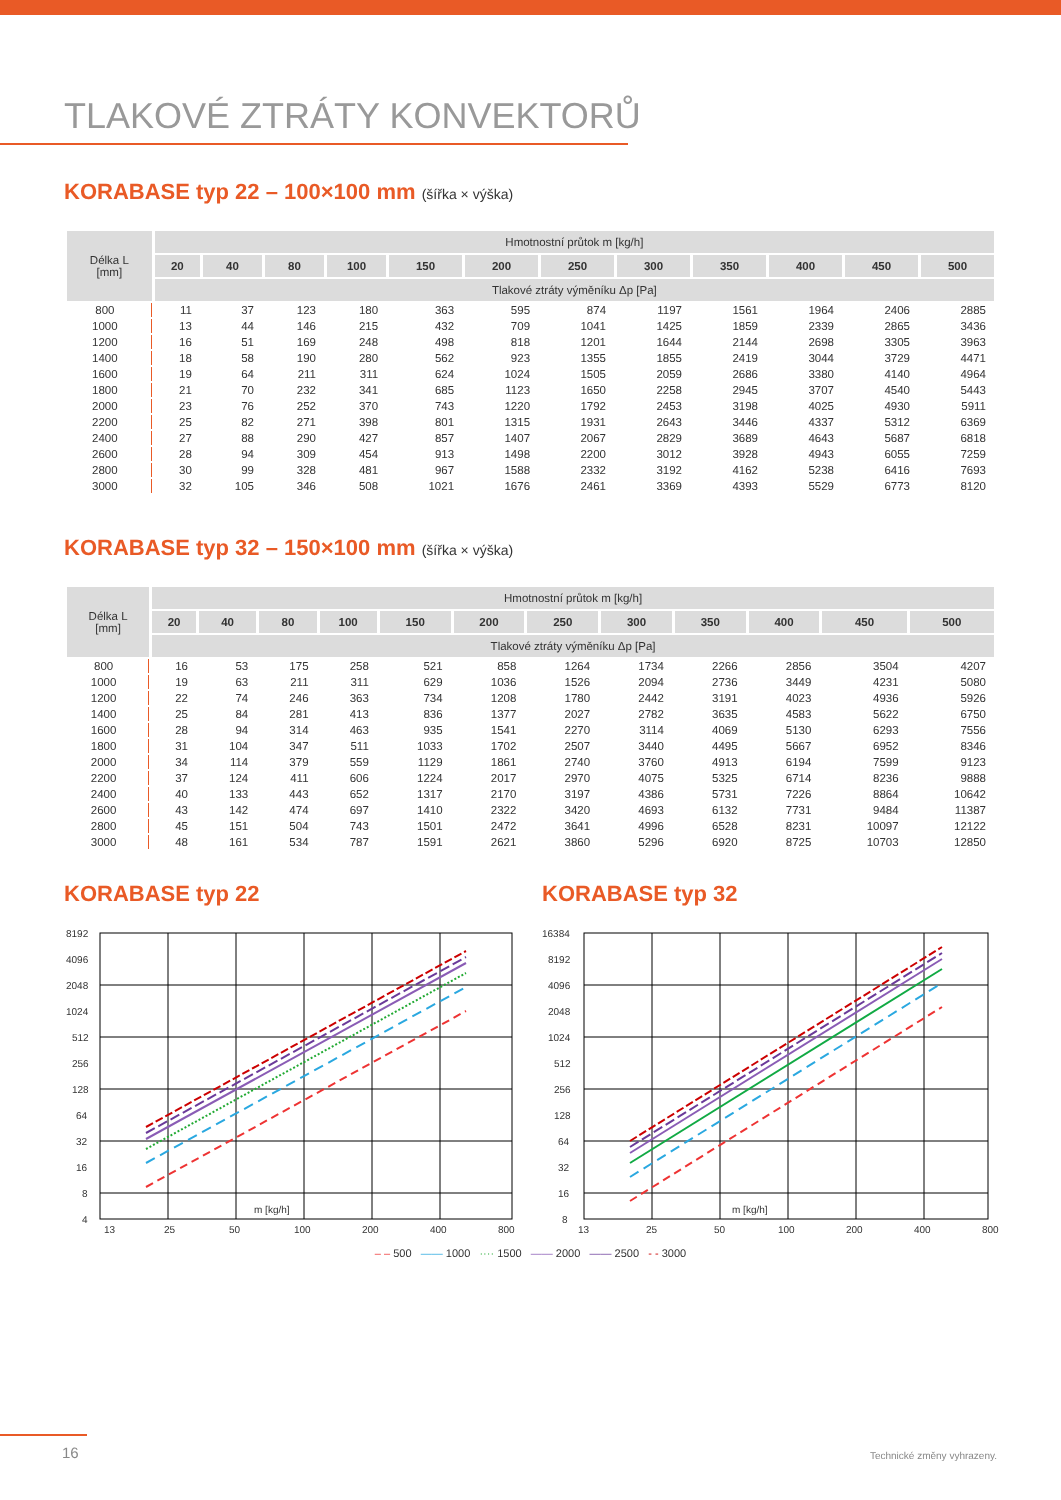TLAKOVÉ ZTRÁTY KONVEKTORŮ
KORABASE typ 22 – 100×100 mm (šířka × výška)
| Délka L [mm] | Hmotnostní průtok m [kg/h] | | | | | | | | | | | |
| --- | --- | --- | --- | --- | --- | --- | --- | --- | --- | --- | --- | --- |
| | 20 | 40 | 80 | 100 | 150 | 200 | 250 | 300 | 350 | 400 | 450 | 500 |
| | Tlakové ztráty výměníku Δp [Pa] | | | | | | | | | | | |
| 800 | 11 | 37 | 123 | 180 | 363 | 595 | 874 | 1197 | 1561 | 1964 | 2406 | 2885 |
| 1000 | 13 | 44 | 146 | 215 | 432 | 709 | 1041 | 1425 | 1859 | 2339 | 2865 | 3436 |
| 1200 | 16 | 51 | 169 | 248 | 498 | 818 | 1201 | 1644 | 2144 | 2698 | 3305 | 3963 |
| 1400 | 18 | 58 | 190 | 280 | 562 | 923 | 1355 | 1855 | 2419 | 3044 | 3729 | 4471 |
| 1600 | 19 | 64 | 211 | 311 | 624 | 1024 | 1505 | 2059 | 2686 | 3380 | 4140 | 4964 |
| 1800 | 21 | 70 | 232 | 341 | 685 | 1123 | 1650 | 2258 | 2945 | 3707 | 4540 | 5443 |
| 2000 | 23 | 76 | 252 | 370 | 743 | 1220 | 1792 | 2453 | 3198 | 4025 | 4930 | 5911 |
| 2200 | 25 | 82 | 271 | 398 | 801 | 1315 | 1931 | 2643 | 3446 | 4337 | 5312 | 6369 |
| 2400 | 27 | 88 | 290 | 427 | 857 | 1407 | 2067 | 2829 | 3689 | 4643 | 5687 | 6818 |
| 2600 | 28 | 94 | 309 | 454 | 913 | 1498 | 2200 | 3012 | 3928 | 4943 | 6055 | 7259 |
| 2800 | 30 | 99 | 328 | 481 | 967 | 1588 | 2332 | 3192 | 4162 | 5238 | 6416 | 7693 |
| 3000 | 32 | 105 | 346 | 508 | 1021 | 1676 | 2461 | 3369 | 4393 | 5529 | 6773 | 8120 |
KORABASE typ 32 – 150×100 mm (šířka × výška)
| Délka L [mm] | Hmotnostní průtok m [kg/h] | | | | | | | | | | | |
| --- | --- | --- | --- | --- | --- | --- | --- | --- | --- | --- | --- | --- |
| | 20 | 40 | 80 | 100 | 150 | 200 | 250 | 300 | 350 | 400 | 450 | 500 |
| | Tlakové ztráty výměníku Δp [Pa] | | | | | | | | | | | |
| 800 | 16 | 53 | 175 | 258 | 521 | 858 | 1264 | 1734 | 2266 | 2856 | 3504 | 4207 |
| 1000 | 19 | 63 | 211 | 311 | 629 | 1036 | 1526 | 2094 | 2736 | 3449 | 4231 | 5080 |
| 1200 | 22 | 74 | 246 | 363 | 734 | 1208 | 1780 | 2442 | 3191 | 4023 | 4936 | 5926 |
| 1400 | 25 | 84 | 281 | 413 | 836 | 1377 | 2027 | 2782 | 3635 | 4583 | 5622 | 6750 |
| 1600 | 28 | 94 | 314 | 463 | 935 | 1541 | 2270 | 3114 | 4069 | 5130 | 6293 | 7556 |
| 1800 | 31 | 104 | 347 | 511 | 1033 | 1702 | 2507 | 3440 | 4495 | 5667 | 6952 | 8346 |
| 2000 | 34 | 114 | 379 | 559 | 1129 | 1861 | 2740 | 3760 | 4913 | 6194 | 7599 | 9123 |
| 2200 | 37 | 124 | 411 | 606 | 1224 | 2017 | 2970 | 4075 | 5325 | 6714 | 8236 | 9888 |
| 2400 | 40 | 133 | 443 | 652 | 1317 | 2170 | 3197 | 4386 | 5731 | 7226 | 8864 | 10642 |
| 2600 | 43 | 142 | 474 | 697 | 1410 | 2322 | 3420 | 4693 | 6132 | 7731 | 9484 | 11387 |
| 2800 | 45 | 151 | 504 | 743 | 1501 | 2472 | 3641 | 4996 | 6528 | 8231 | 10097 | 12122 |
| 3000 | 48 | 161 | 534 | 787 | 1591 | 2621 | 3860 | 5296 | 6920 | 8725 | 10703 | 12850 |
KORABASE typ 22
8192
4096
2048
1024
512
256
128
64
32
16
8
4
m [kg/h]
13
25
50
100
200
400
800
KORABASE typ 32
16384
8192
4096
2048
1024
512
256
128
64
32
16
8
m [kg/h]
13
25
50
100
200
400
800
– – 500 —— 1000 ···· 1500 —— 2000 —— 2500 - - 3000
16 Technické změny vyhrazeny.